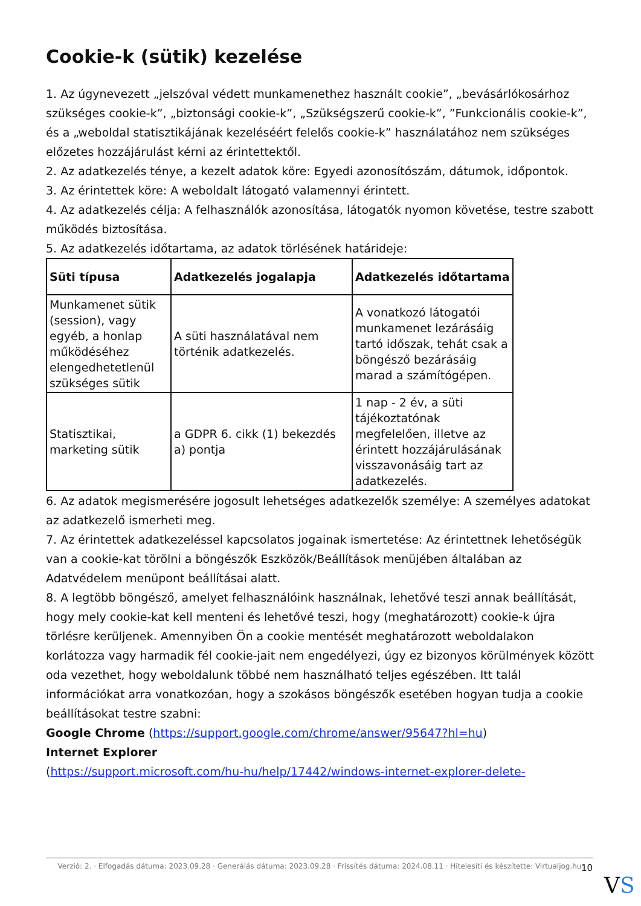Cookie-k (sütik) kezelése
1. Az úgynevezett „jelszóval védett munkamenethez használt cookie”, „bevásárlókosárhoz szükséges cookie-k”, „biztonsági cookie-k”, „Szükségszerű cookie-k”, ”Funkcionális cookie-k”, és a „weboldal statisztikájának kezeléséért felelős cookie-k” használatához nem szükséges előzetes hozzájárulást kérni az érintettektől.
2. Az adatkezelés ténye, a kezelt adatok köre: Egyedi azonosítószám, dátumok, időpontok.
3. Az érintettek köre: A weboldalt látogató valamennyi érintett.
4. Az adatkezelés célja: A felhasználók azonosítása, látogatók nyomon követése, testre szabott működés biztosítása.
5. Az adatkezelés időtartama, az adatok törlésének határideje:
| Süti típusa | Adatkezelés jogalapja | Adatkezelés időtartama |
| --- | --- | --- |
| Munkamenet sütik (session), vagy egyéb, a honlap működéséhez elengedhetetlenül szükséges sütik | A süti használatával nem történik adatkezelés. | A vonatkozó látogatói munkamenet lezárásáig tartó időszak, tehát csak a böngésző bezárásáig marad a számítógépen. |
| Statisztikai, marketing sütik | a GDPR 6. cikk (1) bekezdés a) pontja | 1 nap - 2 év, a süti tájékoztatónak megfelelően, illetve az érintett hozzájárulásának visszavonásáig tart az adatkezelés. |
6. Az adatok megismerésére jogosult lehetséges adatkezelők személye: A személyes adatokat az adatkezelő ismerheti meg.
7. Az érintettek adatkezeléssel kapcsolatos jogainak ismertetése: Az érintettnek lehetőségük van a cookie-kat törölni a böngészők Eszközök/Beállítások menüjében általában az Adatvédelem menüpont beállításai alatt.
8. A legtöbb böngésző, amelyet felhasználóink használnak, lehetővé teszi annak beállítását, hogy mely cookie-kat kell menteni és lehetővé teszi, hogy (meghatározott) cookie-k újra törlésre kerüljenek. Amennyiben Ön a cookie mentését meghatározott weboldalakon korlátozza vagy harmadik fél cookie-jait nem engedélyezi, úgy ez bizonyos körülmények között oda vezethet, hogy weboldalunk többé nem használható teljes egészében. Itt talál információkat arra vonatkozóan, hogy a szokásos böngészők esetében hogyan tudja a cookie beállításokat testre szabni:
Google Chrome (https://support.google.com/chrome/answer/95647?hl=hu)
Internet Explorer
(https://support.microsoft.com/hu-hu/help/17442/windows-internet-explorer-delete-
Verzió: 2. · Elfogadás dátuma: 2023.09.28 · Generálás dátuma: 2023.09.28 · Frissítés dátuma: 2024.08.11 · Hitelesíti és készítette: Virtualjog.hu
10
VS